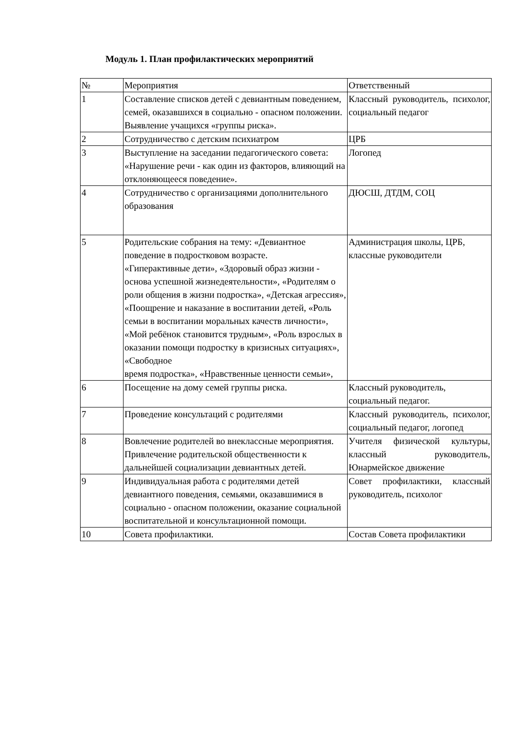Модуль 1. План профилактических мероприятий
| № | Мероприятия | Ответственный |
| 1 | Составление списков детей с девиантным поведением, семей, оказавшихся в социально - опасном положении. Выявление учащихся «группы риска». | Классный руководитель, психолог, социальный педагог |
| 2 | Сотрудничество с детским психиатром | ЦРБ |
| 3 | Выступление на заседании педагогического совета: «Нарушение речи - как один из факторов, влияющий на отклоняющееся поведение». | Логопед |
| 4 | Сотрудничество с организациями дополнительного образования | ДЮСШ, ДТДМ, СОЦ |
| 5 | Родительские собрания на тему: «Девиантное поведение в подростковом возрасте. «Гиперактивные дети», «Здоровый образ жизни - основа успешной жизнедеятельности», «Родителям о роли общения в жизни подростка», «Детская агрессия», «Поощрение и наказание в воспитании детей, «Роль семьи в воспитании моральных качеств личности», «Мой ребёнок становится трудным», «Роль взрослых в оказании помощи подростку в кризисных ситуациях», «Свободное время подростка», «Нравственные ценности семьи», | Администрация школы, ЦРБ, классные руководители |
| 6 | Посещение на дому семей группы риска. | Классный руководитель, социальный педагог. |
| 7 | Проведение консультаций с родителями | Классный руководитель, психолог, социальный педагог, логопед |
| 8 | Вовлечение родителей во внеклассные мероприятия. Привлечение родительской общественности к дальнейшей социализации девиантных детей. | Учителя физической культуры, классный руководитель, Юнармейское движение |
| 9 | Индивидуальная работа с родителями детей девиантного поведения, семьями, оказавшимися в социально - опасном положении, оказание социальной воспитательной и консультационной помощи. | Совет профилактики, классный руководитель, психолог |
| 10 | Совета профилактики. | Состав Совета профилактики |